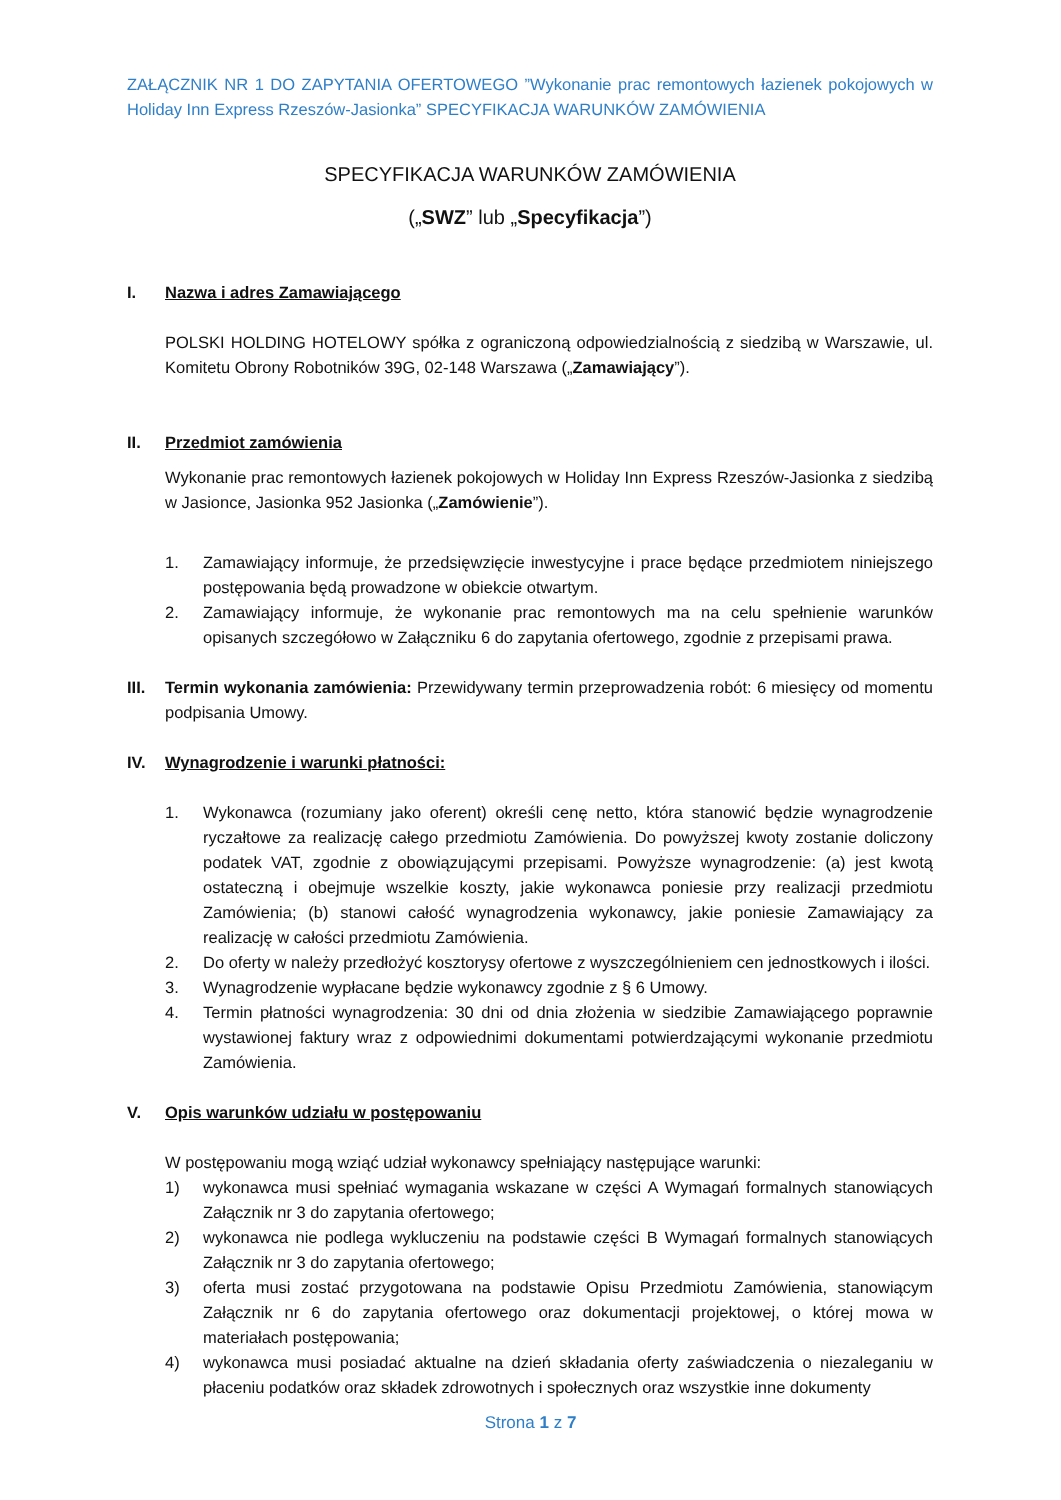ZAŁĄCZNIK NR 1 DO ZAPYTANIA OFERTOWEGO ”Wykonanie prac remontowych łazienek pokojowych w Holiday Inn Express Rzeszów-Jasionka” SPECYFIKACJA WARUNKÓW ZAMÓWIENIA
SPECYFIKACJA WARUNKÓW ZAMÓWIENIA
(„SWZ” lub „Specyfikacja”)
I. Nazwa i adres Zamawiającego
POLSKI HOLDING HOTELOWY spółka z ograniczoną odpowiedzialnością z siedzibą w Warszawie, ul. Komitetu Obrony Robotników 39G, 02-148 Warszawa („Zamawiający”).
II. Przedmiot zamówienia
Wykonanie prac remontowych łazienek pokojowych w Holiday Inn Express Rzeszów-Jasionka z siedzibą w Jasionce, Jasionka 952 Jasionka („Zamówienie”).
1. Zamawiający informuje, że przedsięwzięcie inwestycyjne i prace będące przedmiotem niniejszego postępowania będą prowadzone w obiekcie otwartym.
2. Zamawiający informuje, że wykonanie prac remontowych ma na celu spełnienie warunków opisanych szczegółowo w Załączniku 6 do zapytania ofertowego, zgodnie z przepisami prawa.
III.
Termin wykonania zamówienia: Przewidywany termin przeprowadzenia robót: 6 miesięcy od momentu podpisania Umowy.
IV. Wynagrodzenie i warunki płatności:
1. Wykonawca (rozumiany jako oferent) określi cenę netto, która stanowić będzie wynagrodzenie ryczałtowe za realizację całego przedmiotu Zamówienia. Do powyższej kwoty zostanie doliczony podatek VAT, zgodnie z obowiązującymi przepisami. Powyższe wynagrodzenie: (a) jest kwotą ostateczną i obejmuje wszelkie koszty, jakie wykonawca poniesie przy realizacji przedmiotu Zamówienia; (b) stanowi całość wynagrodzenia wykonawcy, jakie poniesie Zamawiający za realizację w całości przedmiotu Zamówienia.
2. Do oferty w należy przedłożyć kosztorysy ofertowe z wyszczególnieniem cen jednostkowych i ilości.
3. Wynagrodzenie wypłacane będzie wykonawcy zgodnie z § 6 Umowy.
4. Termin płatności wynagrodzenia: 30 dni od dnia złożenia w siedzibie Zamawiającego poprawnie wystawionej faktury wraz z odpowiednimi dokumentami potwierdzającymi wykonanie przedmiotu Zamówienia.
V. Opis warunków udziału w postępowaniu
W postępowaniu mogą wziąć udział wykonawcy spełniający następujące warunki:
1) wykonawca musi spełniać wymagania wskazane w części A Wymagań formalnych stanowiących Załącznik nr 3 do zapytania ofertowego;
2) wykonawca nie podlega wykluczeniu na podstawie części B Wymagań formalnych stanowiących Załącznik nr 3 do zapytania ofertowego;
3) oferta musi zostać przygotowana na podstawie Opisu Przedmiotu Zamówienia, stanowiącym Załącznik nr 6 do zapytania ofertowego oraz dokumentacji projektowej, o której mowa w materiałach postępowania;
4) wykonawca musi posiadać aktualne na dzień składania oferty zaświadczenia o niezaleganiu w płaceniu podatków oraz składek zdrowotnych i społecznych oraz wszystkie inne dokumenty
Strona 1 z 7